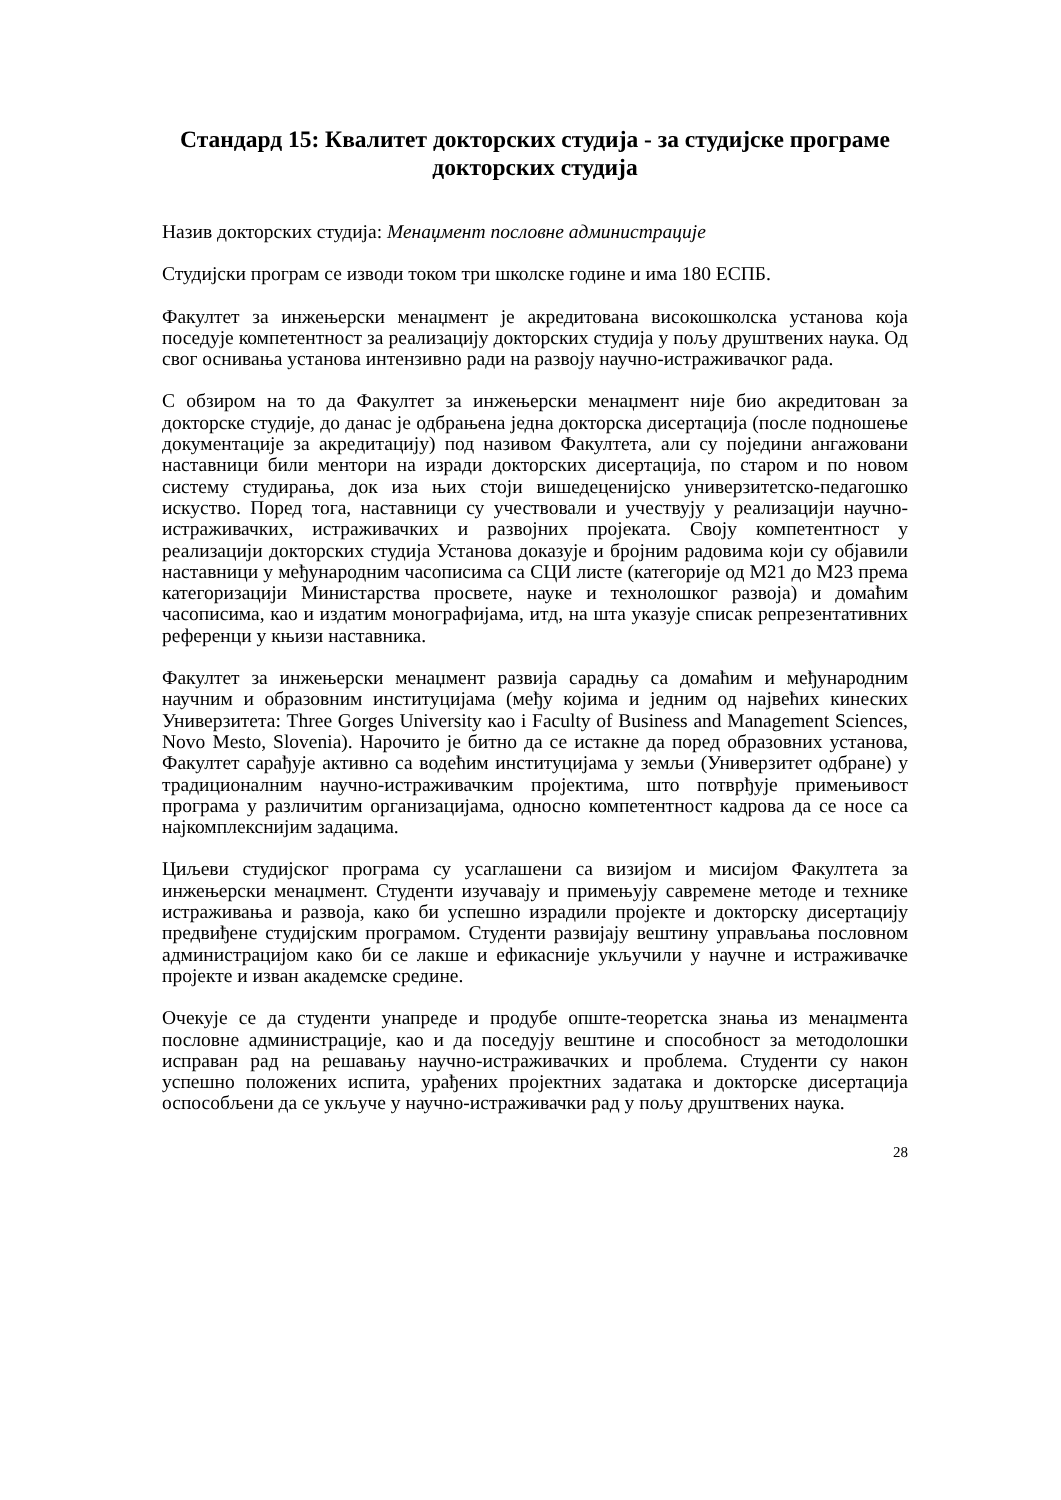Стандард 15: Квалитет докторских студија - за студијске програме докторских студија
Назив докторских студија: Менаџмент пословне администрације
Студијски програм се изводи током три школске године и има 180 ЕСПБ.
Факултет за инжењерски менаџмент је акредитована високошколска установа која поседује компетентност за реализацију докторских студија у пољу друштвених наука. Од свог оснивања установа интензивно ради на развоју научно-истраживачког рада.
С обзиром на то да Факултет за инжењерски менаџмент није био акредитован за докторске студије, до данас је одбрањена једна докторска дисертација (после подношење документације за акредитацију) под називом Факултета, али су поједини ангажовани наставници били ментори на изради докторских дисертација, по старом и по новом систему студирања, док иза њих стоји вишедеценијско универзитетско-педагошко искуство. Поред тога, наставници су учествовали и учествују у реализацији научно-истраживачких, истраживачких и развојних пројеката. Своју компетентност у реализацији докторских студија Установа доказује и бројним радовима који су објавили наставници у међународним часописима са СЦИ листе (категорије од М21 до М23 према категоризацији Министарства просвете, науке и технолошког развоја) и домаћим часописима, као и издатим монографијама, итд, на шта указује списак репрезентативних референци у књизи наставника.
Факултет за инжењерски менаџмент развија сарадњу са домаћим и међународним научним и образовним институцијама (међу којима и једним од највећих кинеских Универзитета: Three Gorges University као i Faculty of Business and Management Sciences, Novo Mesto, Slovenia). Нарочито је битно да се истакне да поред образовних установа, Факултет сарађује активно са водећим институцијама у земљи (Универзитет одбране) у традиционалним научно-истраживачким пројектима, што потврђује примењивост програма у различитим организацијама, односно компетентност кадрова да се носе са најкомплекснијим задацима.
Циљеви студијског програма су усаглашени са визијом и мисијом Факултета за инжењерски менаџмент. Студенти изучавају и примењују савремене методе и технике истраживања и развоја, како би успешно израдили пројекте и докторску дисертацију предвиђене студијским програмом. Студенти развијају вештину управљања пословном администрацијом како би се лакше и ефикасније укључили у научне и истраживачке пројекте и изван академске средине.
Очекује се да студенти унапреде и продубе опште-теоретска знања из менаџмента пословне администрације, као и да поседују вештине и способност за методолошки исправан рад на решавању научно-истраживачких и проблема. Студенти су након успешно положених испита, урађених пројектних задатака и докторске дисертација оспособљени да се укључе у научно-истраживачки рад у пољу друштвених наука.
28